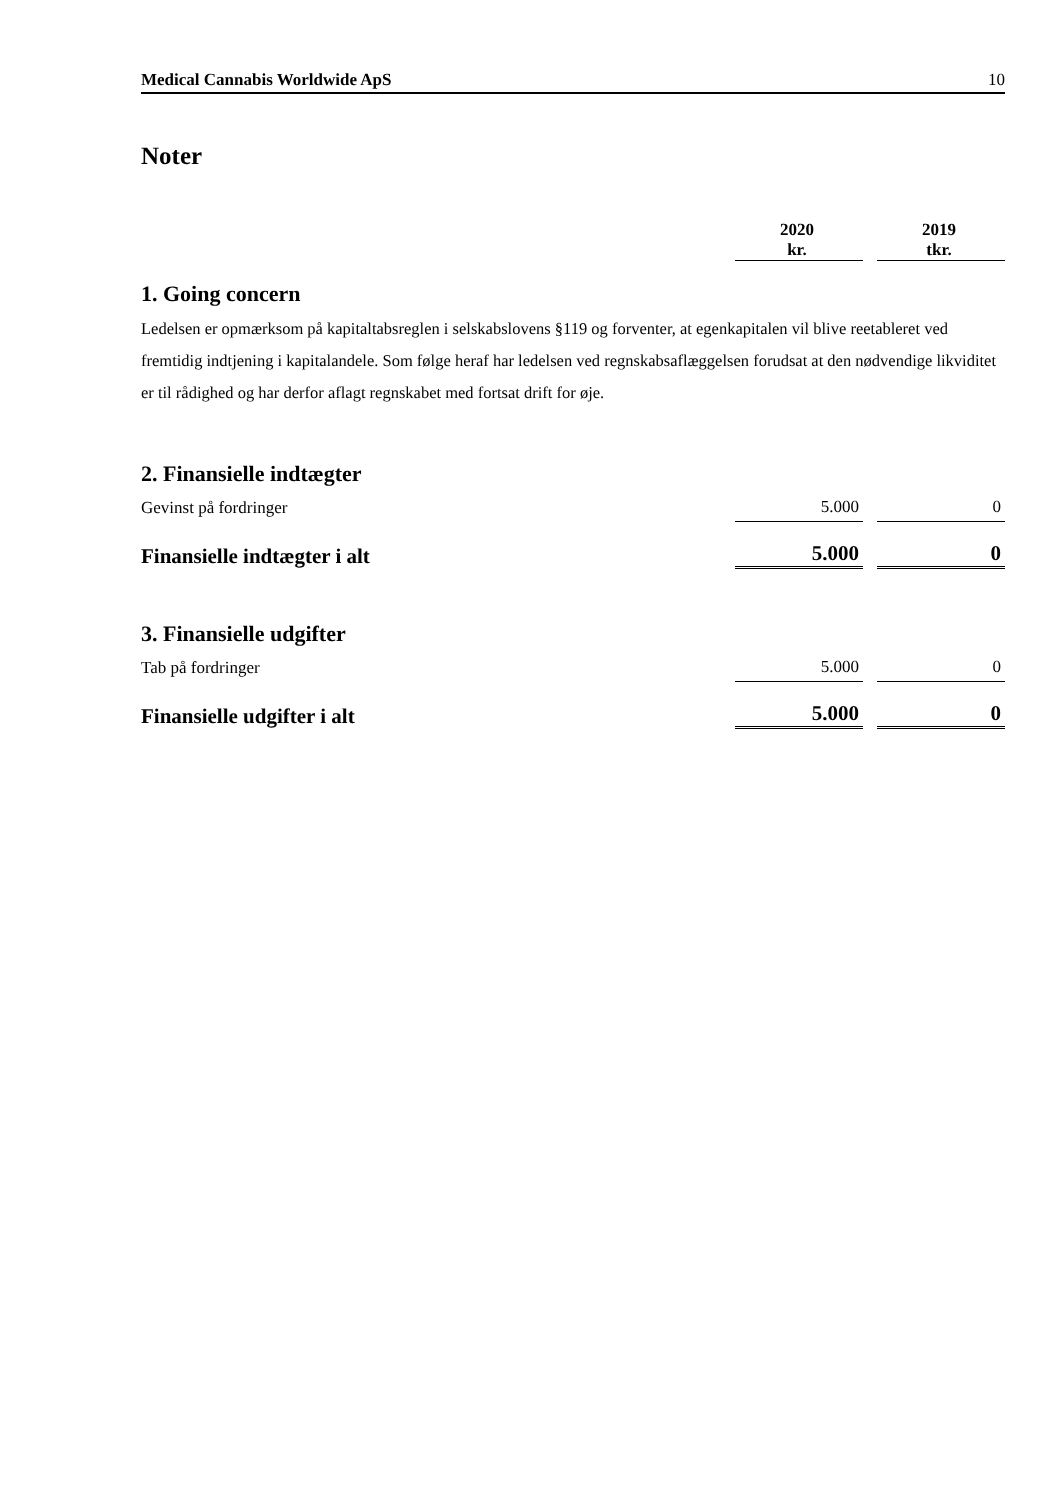Medical Cannabis Worldwide ApS 10
Noter
| | 2020 kr. | | 2019 tkr. |
1. Going concern
Ledelsen er opmærksom på kapitaltabsreglen i selskabslovens §119 og forventer, at egenkapitalen vil blive reetableret ved fremtidig indtjening i kapitalandele. Som følge heraf har ledelsen ved regnskabsaflæggelsen forudsat at den nødvendige likviditet er til rådighed og har derfor aflagt regnskabet med fortsat drift for øje.
2. Finansielle indtægter
| Gevinst på fordringer | 5.000 | | 0 |
| Finansielle indtægter i alt | 5.000 | | 0 |
3. Finansielle udgifter
| Tab på fordringer | 5.000 | | 0 |
| Finansielle udgifter i alt | 5.000 | | 0 |